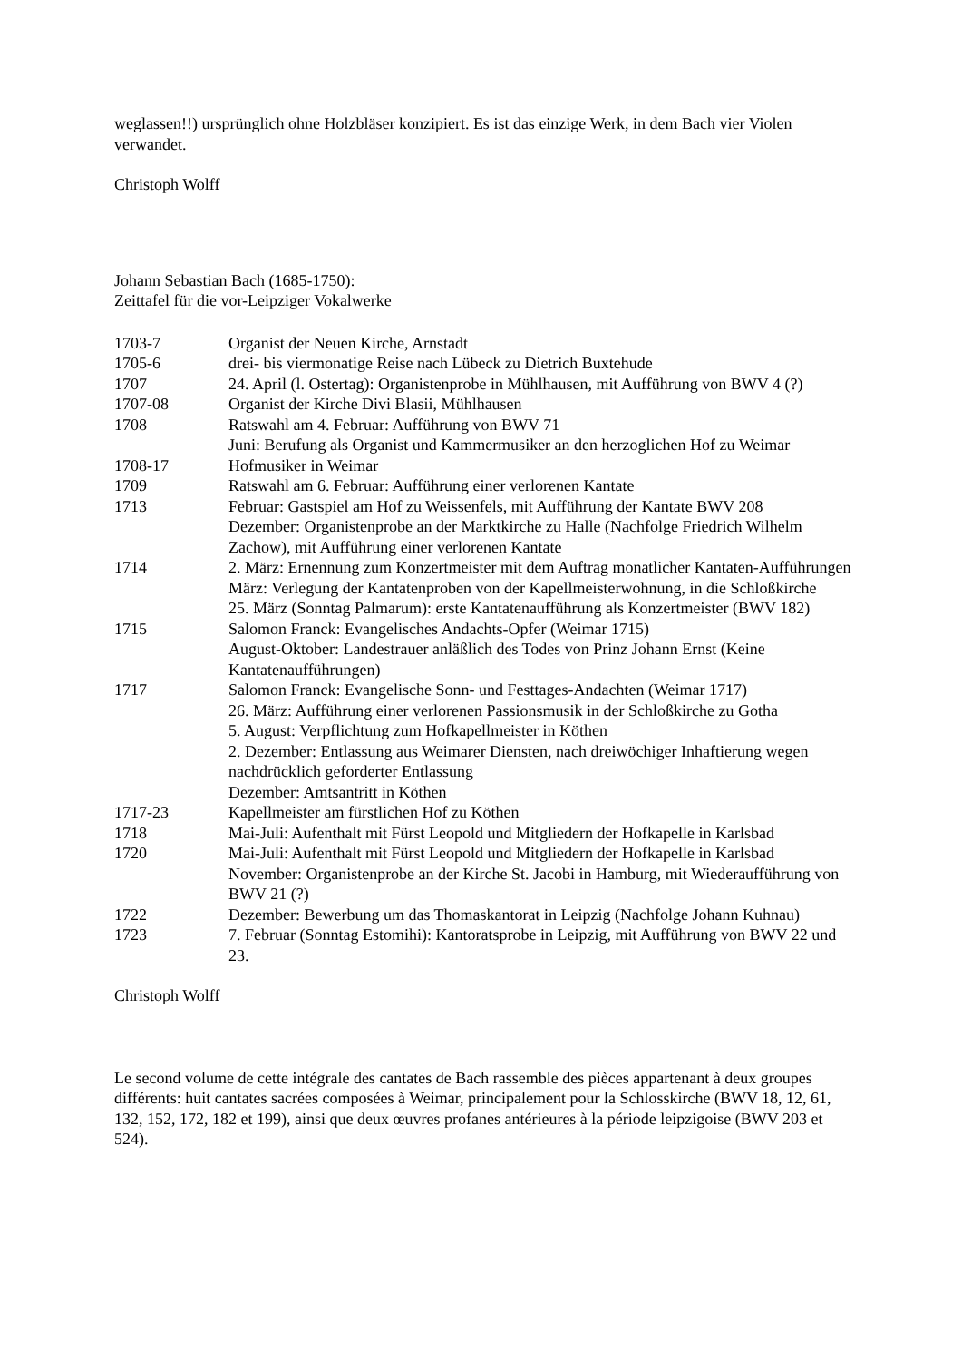weglassen!!) ursprünglich ohne Holzbläser konzipiert. Es ist das einzige Werk, in dem Bach vier Violen verwandet.
Christoph Wolff
Johann Sebastian Bach (1685-1750):
Zeittafel für die vor-Leipziger Vokalwerke
| 1703-7 | Organist der Neuen Kirche, Arnstadt |
| 1705-6 | drei- bis viermonatige Reise nach Lübeck zu Dietrich Buxtehude |
| 1707 | 24. April (l. Ostertag): Organistenprobe in Mühlhausen, mit Aufführung von BWV 4 (?) |
| 1707-08 | Organist der Kirche Divi Blasii, Mühlhausen |
| 1708 | Ratswahl am 4. Februar: Aufführung von BWV 71 Juni: Berufung als Organist und Kammermusiker an den herzoglichen Hof zu Weimar |
| 1708-17 | Hofmusiker in Weimar |
| 1709 | Ratswahl am 6. Februar: Aufführung einer verlorenen Kantate |
| 1713 | Februar: Gastspiel am Hof zu Weissenfels, mit Aufführung der Kantate BWV 208 Dezember: Organistenprobe an der Marktkirche zu Halle (Nachfolge Friedrich Wilhelm Zachow), mit Aufführung einer verlorenen Kantate |
| 1714 | 2. März: Ernennung zum Konzertmeister mit dem Auftrag monatlicher Kantaten-Aufführungen März: Verlegung der Kantatenproben von der Kapellmeisterwohnung, in die Schloßkirche 25. März (Sonntag Palmarum): erste Kantatenaufführung als Konzertmeister (BWV 182) |
| 1715 | Salomon Franck: Evangelisches Andachts-Opfer (Weimar 1715) August-Oktober: Landestrauer anläßlich des Todes von Prinz Johann Ernst (Keine Kantatenaufführungen) |
| 1717 | Salomon Franck: Evangelische Sonn- und Festtages-Andachten (Weimar 1717) 26. März: Aufführung einer verlorenen Passionsmusik in der Schloßkirche zu Gotha 5. August: Verpflichtung zum Hofkapellmeister in Köthen 2. Dezember: Entlassung aus Weimarer Diensten, nach dreiwöchiger Inhaftierung wegen nachdrücklich geforderter Entlassung Dezember: Amtsantritt in Köthen |
| 1717-23 | Kapellmeister am fürstlichen Hof zu Köthen |
| 1718 | Mai-Juli: Aufenthalt mit Fürst Leopold und Mitgliedern der Hofkapelle in Karlsbad |
| 1720 | Mai-Juli: Aufenthalt mit Fürst Leopold und Mitgliedern der Hofkapelle in Karlsbad November: Organistenprobe an der Kirche St. Jacobi in Hamburg, mit Wiederaufführung von BWV 21 (?) |
| 1722 | Dezember: Bewerbung um das Thomaskantorat in Leipzig (Nachfolge Johann Kuhnau) |
| 1723 | 7. Februar (Sonntag Estomihi): Kantoratsprobe in Leipzig, mit Aufführung von BWV 22 und 23. |
Christoph Wolff
Le second volume de cette intégrale des cantates de Bach rassemble des pièces appartenant à deux groupes différents: huit cantates sacrées composées à Weimar, principalement pour la Schlosskirche (BWV 18, 12, 61, 132, 152, 172, 182 et 199), ainsi que deux œuvres profanes antérieures à la période leipzigoise (BWV 203 et 524).